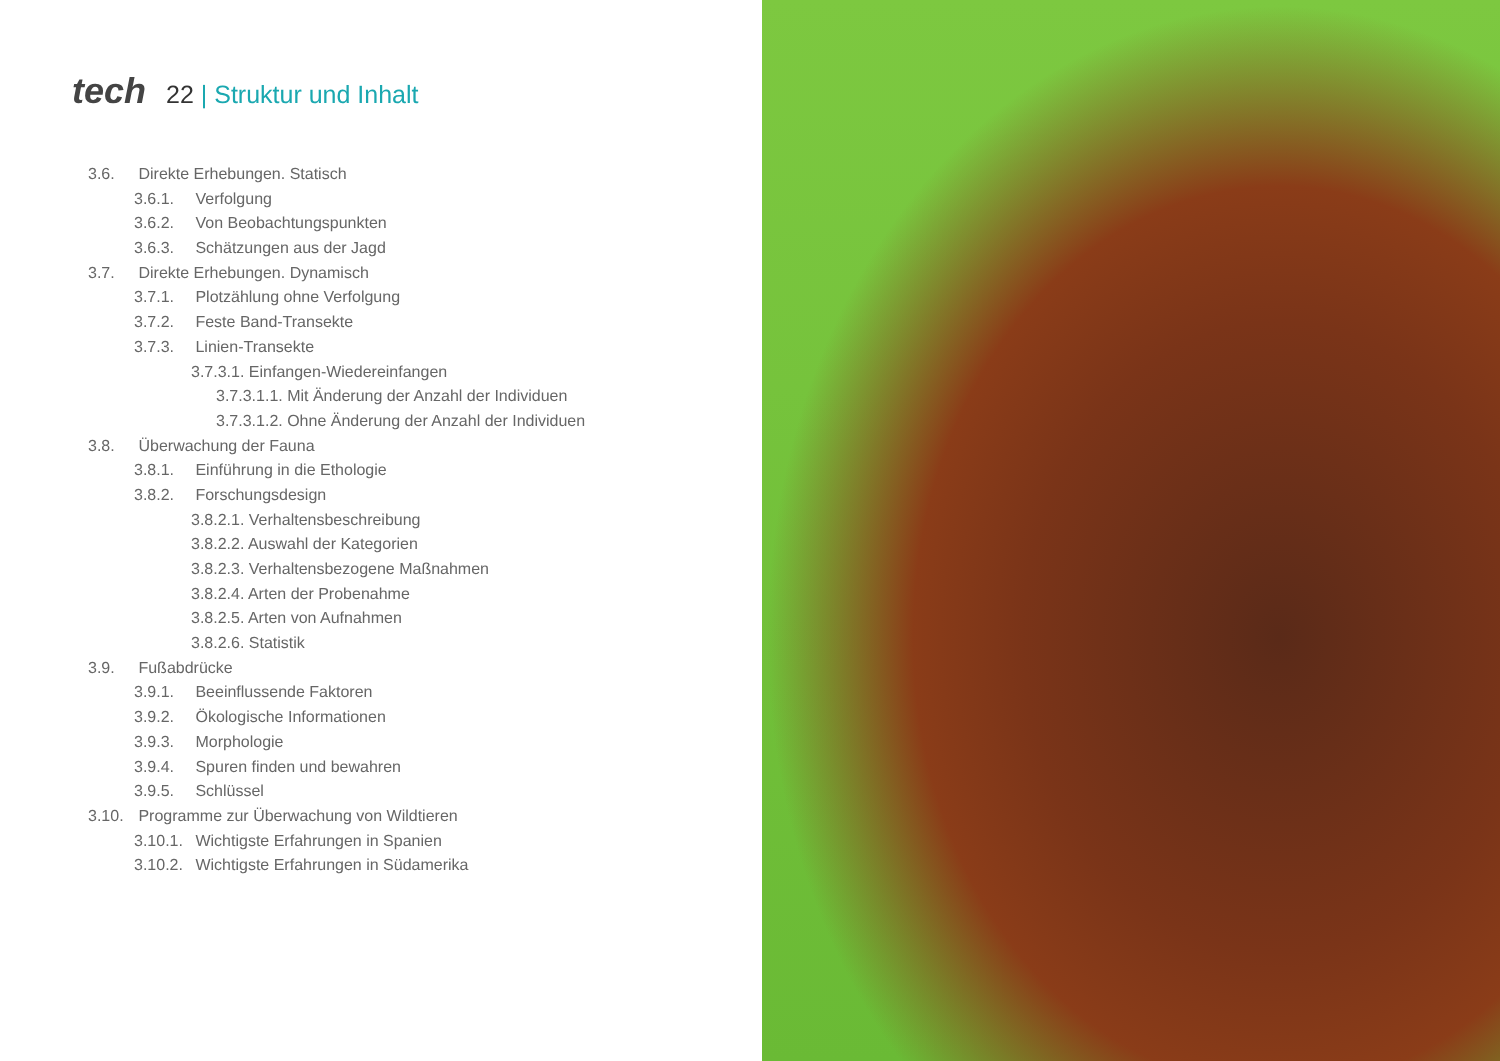tech 22 | Struktur und Inhalt
3.6. Direkte Erhebungen. Statisch
3.6.1. Verfolgung
3.6.2. Von Beobachtungspunkten
3.6.3. Schätzungen aus der Jagd
3.7. Direkte Erhebungen. Dynamisch
3.7.1. Plotzählung ohne Verfolgung
3.7.2. Feste Band-Transekte
3.7.3. Linien-Transekte
3.7.3.1. Einfangen-Wiedereinfangen
3.7.3.1.1. Mit Änderung der Anzahl der Individuen
3.7.3.1.2. Ohne Änderung der Anzahl der Individuen
3.8. Überwachung der Fauna
3.8.1. Einführung in die Ethologie
3.8.2. Forschungsdesign
3.8.2.1. Verhaltensbeschreibung
3.8.2.2. Auswahl der Kategorien
3.8.2.3. Verhaltensbezogene Maßnahmen
3.8.2.4. Arten der Probenahme
3.8.2.5. Arten von Aufnahmen
3.8.2.6. Statistik
3.9. Fußabdrücke
3.9.1. Beeinflussende Faktoren
3.9.2. Ökologische Informationen
3.9.3. Morphologie
3.9.4. Spuren finden und bewahren
3.9.5. Schlüssel
3.10. Programme zur Überwachung von Wildtieren
3.10.1. Wichtigste Erfahrungen in Spanien
3.10.2. Wichtigste Erfahrungen in Südamerika